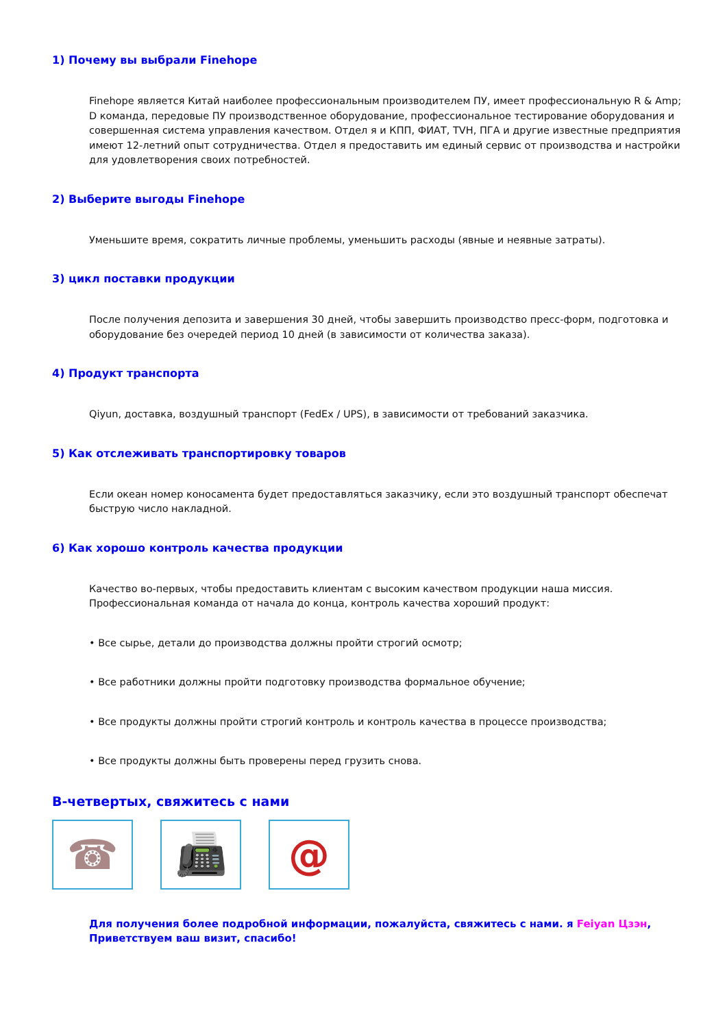1) Почему вы выбрали Finehope
Finehope является Китай наиболее профессиональным производителем ПУ, имеет профессиональную R & Amp; D команда, передовые ПУ производственное оборудование, профессиональное тестирование оборудования и совершенная система управления качеством. Отдел я и КПП, ФИАТ, TVH, ПГА и другие известные предприятия имеют 12-летний опыт сотрудничества. Отдел я предоставить им единый сервис от производства и настройки для удовлетворения своих потребностей.
2) Выберите выгоды Finehope
Уменьшите время, сократить личные проблемы, уменьшить расходы (явные и неявные затраты).
3) цикл поставки продукции
После получения депозита и завершения 30 дней, чтобы завершить производство пресс-форм, подготовка и оборудование без очередей период 10 дней (в зависимости от количества заказа).
4) Продукт транспорта
Qiyun, доставка, воздушный транспорт (FedEx / UPS), в зависимости от требований заказчика.
5) Как отслеживать транспортировку товаров
Если океан номер коносамента будет предоставляться заказчику, если это воздушный транспорт обеспечат быструю число накладной.
6) Как хорошо контроль качества продукции
Качество во-первых, чтобы предоставить клиентам с высоким качеством продукции наша миссия. Профессиональная команда от начала до конца, контроль качества хороший продукт:
• Все сырье, детали до производства должны пройти строгий осмотр;
• Все работники должны пройти подготовку производства формальное обучение;
• Все продукты должны пройти строгий контроль и контроль качества в процессе производства;
• Все продукты должны быть проверены перед грузить снова.
В-четвертых, свяжитесь с нами
☎ 📠 @
Для получения более подробной информации, пожалуйста, свяжитесь с нами. я Feiyan Цзэн, Приветствуем ваш визит, спасибо!